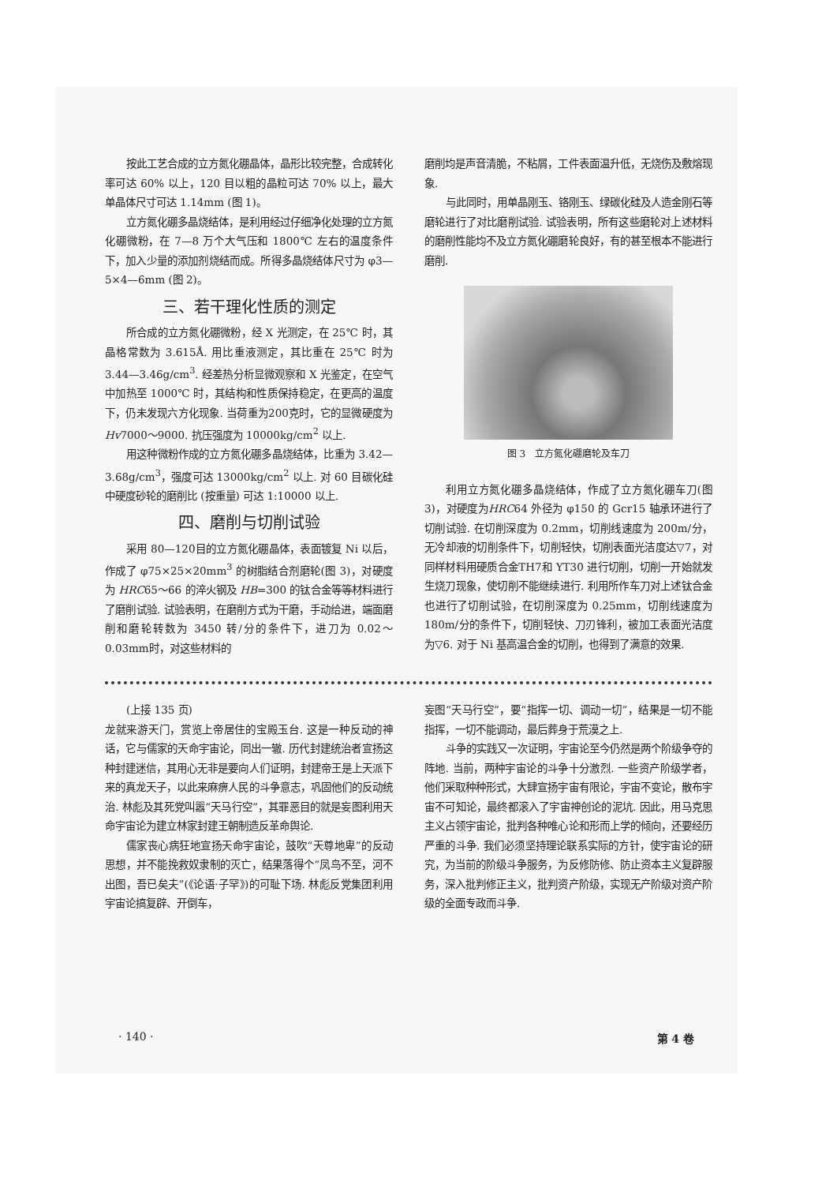按此工艺合成的立方氮化硼晶体，晶形比较完整，合成转化率可达 60% 以上，120 目以粗的晶粒可达 70% 以上，最大单晶体尺寸可达 1.14mm (图 1)。
立方氮化硼多晶烧结体，是利用经过仔细净化处理的立方氮化硼微粉，在 7—8 万个大气压和 1800℃ 左右的温度条件下，加入少量的添加剂烧结而成。所得多晶烧结体尺寸为 φ3—5×4—6mm (图 2)。
三、若干理化性质的测定
所合成的立方氮化硼微粉，经 X 光测定，在 25℃ 时，其晶格常数为 3.615Å. 用比重液测定，其比重在 25℃ 时为 3.44—3.46g/cm<sup>3</sup>. 经差热分析显微观察和 X 光鉴定，在空气中加热至 1000℃ 时，其结构和性质保持稳定，在更高的温度下，仍未发现六方化现象. 当荷重为200克时，它的显微硬度为 Hv7000～9000. 抗压强度为 10000kg/cm<sup>2</sup> 以上.
用这种微粉作成的立方氮化硼多晶烧结体，比重为 3.42—3.68g/cm<sup>3</sup>，强度可达 13000kg/cm<sup>2</sup> 以上. 对 60 目碳化硅中硬度砂轮的磨削比 (按重量) 可达 1:10000 以上.
四、磨削与切削试验
采用 80—120目的立方氮化硼晶体，表面镀复 Ni 以后，作成了 φ75×25×20mm<sup>3</sup> 的树脂结合剂磨轮(图 3)，对硬度为 HRC65～66 的淬火钢及 HB=300 的钛合金等等材料进行了磨削试验. 试验表明，在磨削方式为干磨，手动给进，端面磨削和磨轮转数为 3450 转/分的条件下，进刀为 0.02～0.03mm时，对这些材料的
磨削均是声音清脆，不粘屑，工件表面温升低，无烧伤及敷熔现象.
与此同时，用单晶刚玉、铬刚玉、绿碳化硅及人造金刚石等磨轮进行了对比磨削试验. 试验表明，所有这些磨轮对上述材料的磨削性能均不及立方氮化硼磨轮良好，有的甚至根本不能进行磨削.
图 3　立方氮化硼磨轮及车刀
利用立方氮化硼多晶烧结体，作成了立方氮化硼车刀(图 3)，对硬度为HRC64 外径为 φ150 的 Gcr15 轴承环进行了切削试验. 在切削深度为 0.2mm，切削线速度为 200m/分，无冷却液的切削条件下，切削轻快，切削表面光洁度达▽7，对同样材料用硬质合金TH7和 YT30 进行切削，切削一开始就发生烧刀现象，使切削不能继续进行. 利用所作车刀对上述钛合金也进行了切削试验，在切削深度为 0.25mm，切削线速度为 180m/分的条件下，切削轻快、刀刃锋利，被加工表面光洁度为▽6. 对于 Ni 基高温合金的切削，也得到了满意的效果.
(上接 135 页)
龙就来游天门，赏览上帝居住的宝殿玉台. 这是一种反动的神话，它与儒家的天命宇宙论，同出一辙. 历代封建统治者宣扬这种封建迷信，其用心无非是要向人们证明，封建帝王是上天派下来的真龙天子，以此来麻痹人民的斗争意志，巩固他们的反动统治. 林彪及其死党叫嚣“天马行空”，其罪恶目的就是妄图利用天命宇宙论为建立林家封建王朝制造反革命舆论.
儒家丧心病狂地宣扬天命宇宙论，鼓吹“天尊地卑”的反动思想，并不能挽救奴隶制的灭亡，结果落得个“凤鸟不至，河不出图，吾已矣夫”(《论语·子罕》)的可耻下场. 林彪反党集团利用宇宙论搞复辟、开倒车，
妄图“天马行空”，要“指挥一切、调动一切”，结果是一切不能指挥，一切不能调动，最后葬身于荒漠之上.
斗争的实践又一次证明，宇宙论至今仍然是两个阶级争夺的阵地. 当前，两种宇宙论的斗争十分激烈. 一些资产阶级学者，他们采取种种形式，大肆宣扬宇宙有限论，宇宙不变论，散布宇宙不可知论，最终都滚入了宇宙神创论的泥坑. 因此，用马克思主义占领宇宙论，批判各种唯心论和形而上学的倾向，还要经历严重的斗争. 我们必须坚持理论联系实际的方针，使宇宙论的研究，为当前的阶级斗争服务，为反修防修、防止资本主义复辟服务，深入批判修正主义，批判资产阶级，实现无产阶级对资产阶级的全面专政而斗争.
· 140 · 第 4 卷